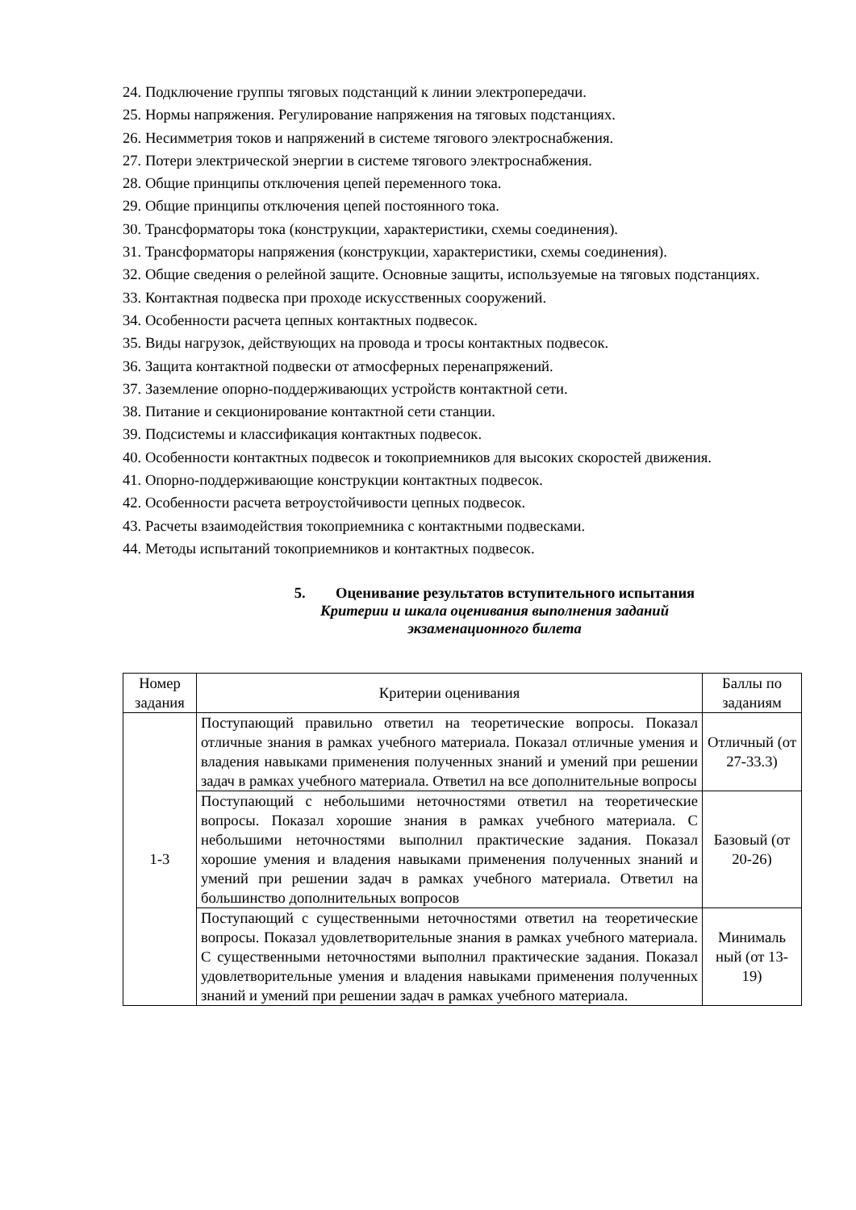24. Подключение группы тяговых подстанций к линии электропередачи.
25. Нормы напряжения. Регулирование напряжения на тяговых подстанциях.
26. Несимметрия токов и напряжений в системе тягового электроснабжения.
27. Потери электрической энергии в системе тягового электроснабжения.
28. Общие принципы отключения цепей переменного тока.
29. Общие принципы отключения цепей постоянного тока.
30. Трансформаторы тока (конструкции, характеристики, схемы соединения).
31. Трансформаторы напряжения (конструкции, характеристики, схемы соединения).
32. Общие сведения о релейной защите. Основные защиты, используемые на тяговых подстанциях.
33. Контактная подвеска при проходе искусственных сооружений.
34. Особенности расчета цепных контактных подвесок.
35. Виды нагрузок, действующих на провода и тросы контактных подвесок.
36. Защита контактной подвески от атмосферных перенапряжений.
37. Заземление опорно-поддерживающих устройств контактной сети.
38. Питание и секционирование контактной сети станции.
39. Подсистемы и классификация контактных подвесок.
40. Особенности контактных подвесок и токоприемников для высоких скоростей движения.
41. Опорно-поддерживающие конструкции контактных подвесок.
42. Особенности расчета ветроустойчивости цепных подвесок.
43. Расчеты взаимодействия токоприемника с контактными подвесками.
44. Методы испытаний токоприемников и контактных подвесок.
5. Оценивание результатов вступительного испытания
Критерии и шкала оценивания выполнения заданий
экзаменационного билета
| Номер задания | Критерии оценивания | Баллы по заданиям |
| --- | --- | --- |
| 1-3 | Поступающий правильно ответил на теоретические вопросы. Показал отличные знания в рамках учебного материала. Показал отличные умения и владения навыками применения полученных знаний и умений при решении задач в рамках учебного материала. Ответил на все дополнительные вопросы | Отличный (от 27-33.3) |
| | Поступающий с небольшими неточностями ответил на теоретические вопросы. Показал хорошие знания в рамках учебного материала. С небольшими неточностями выполнил практические задания. Показал хорошие умения и владения навыками применения полученных знаний и умений при решении задач в рамках учебного материала. Ответил на большинство дополнительных вопросов | Базовый (от 20-26) |
| | Поступающий с существенными неточностями ответил на теоретические вопросы. Показал удовлетворительные знания в рамках учебного материала. С существенными неточностями выполнил практические задания. Показал удовлетворительные умения и владения навыками применения полученных знаний и умений при решении задач в рамках учебного материала. | Минималь ный (от 13-19) |